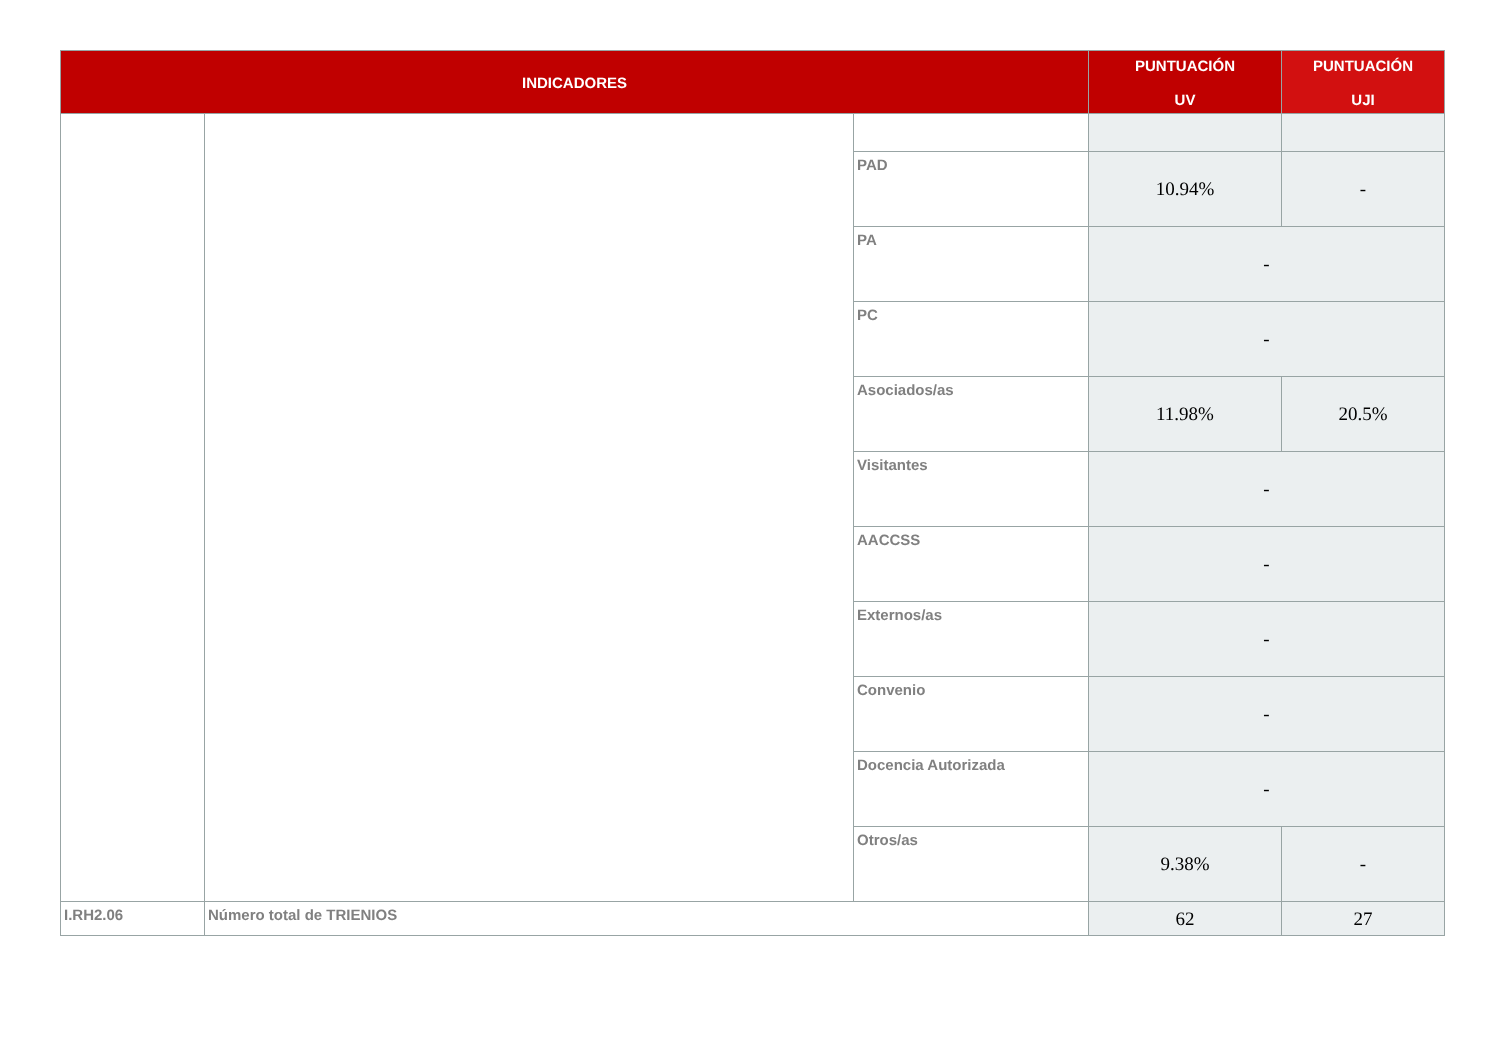| INDICADORES | | | PUNTUACIÓN UV | PUNTUACIÓN UJI |
| --- | --- | --- | --- | --- |
| | | PAD | 10.94% | - |
| | | PA | - | |
| | | PC | - | |
| | | Asociados/as | 11.98% | 20.5% |
| | | Visitantes | - | |
| | | AACCSS | - | |
| | | Externos/as | - | |
| | | Convenio | - | |
| | | Docencia Autorizada | - | |
| | | Otros/as | 9.38% | - |
| I.RH2.06 | Número total de TRIENIOS | | 62 | 27 |